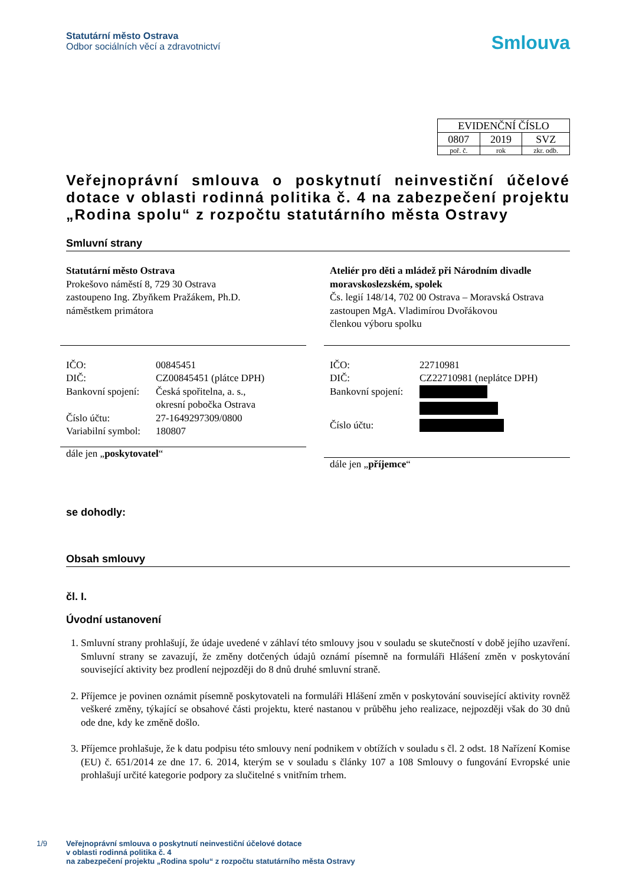Statutární město Ostrava
Odbor sociálních věcí a zdravotnictví
Smlouva
| EVIDENČNÍ ČÍSLO | | |
| 0807 | 2019 | SVZ |
| poř. č. | rok | zkr. odb. |
Veřejnoprávní smlouva o poskytnutí neinvestiční účelové dotace v oblasti rodinná politika č. 4 na zabezpečení projektu „Rodina spolu“ z rozpočtu statutárního města Ostravy
Smluvní strany
Statutární město Ostrava
Prokešovo náměstí 8, 729 30 Ostrava
zastoupeno Ing. Zbyňkem Pražákem, Ph.D.
náměstkem primátora
IČO: 00845451
DIČ: CZ00845451 (plátce DPH)
Bankovní spojení: Česká spořitelna, a. s.,
okresní pobočka Ostrava
Číslo účtu: 27-1649297309/0800
Variabilní symbol: 180807
dále jen „poskytovatel“
Ateliér pro děti a mládež při Národním divadle moravskoslezském, spolek
Čs. legií 148/14, 702 00 Ostrava – Moravská Ostrava
zastoupen MgA. Vladimírou Dvořákovou
členkou výboru spolku
IČO: 22710981
DIČ: CZ22710981 (neplátce DPH)
Bankovní spojení:
Číslo účtu:
dále jen „příjemce“
se dohodly:
Obsah smlouvy
čl. I.
Úvodní ustanovení
1. Smluvní strany prohlašují, že údaje uvedené v záhlaví této smlouvy jsou v souladu se skutečností v době jejího uzavření. Smluvní strany se zavazují, že změny dotčených údajů oznámí písemně na formuláři Hlášení změn v poskytování související aktivity bez prodlení nejpozději do 8 dnů druhé smluvní straně.
2. Příjemce je povinen oznámit písemně poskytovateli na formuláři Hlášení změn v poskytování související aktivity rovněž veškeré změny, týkající se obsahové části projektu, které nastanou v průběhu jeho realizace, nejpozději však do 30 dnů ode dne, kdy ke změně došlo.
3. Příjemce prohlašuje, že k datu podpisu této smlouvy není podnikem v obtížích v souladu s čl. 2 odst. 18 Nařízení Komise (EU) č. 651/2014 ze dne 17. 6. 2014, kterým se v souladu s články 107 a 108 Smlouvy o fungování Evropské unie prohlašují určité kategorie podpory za slučitelné s vnitřním trhem.
1/9 Veřejnoprávní smlouva o poskytnutí neinvestiční účelové dotace
v oblasti rodinná politika č. 4
na zabezpečení projektu „Rodina spolu“ z rozpočtu statutárního města Ostravy